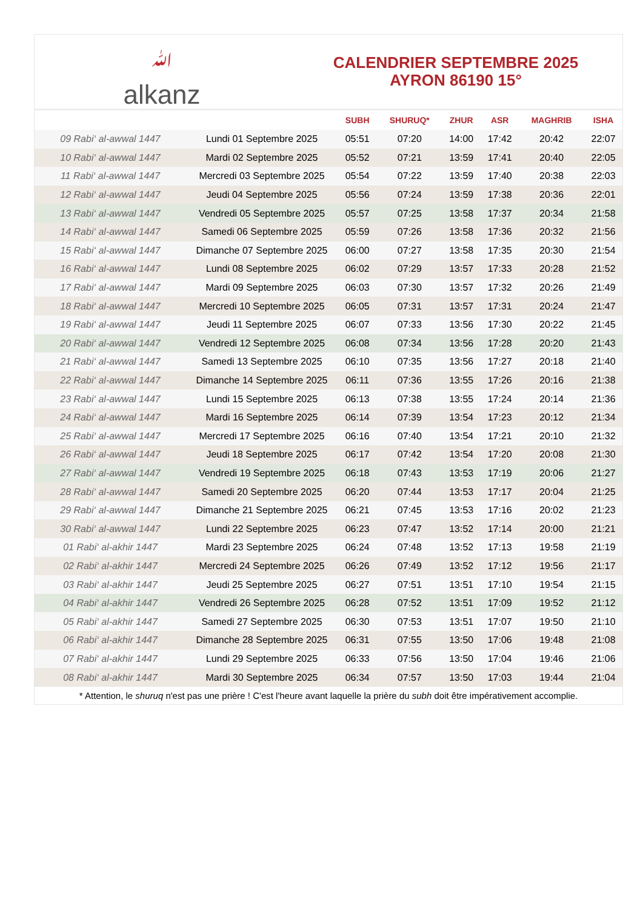ﷲ
alkanz
CALENDRIER SEPTEMBRE 2025
AYRON 86190 15°
| | | SUBH | SHURUQ* | ZHUR | ASR | MAGHRIB | ISHA |
| --- | --- | --- | --- | --- | --- | --- | --- |
| 09 Rabi‘ al-awwal 1447 | Lundi 01 Septembre 2025 | 05:51 | 07:20 | 14:00 | 17:42 | 20:42 | 22:07 |
| 10 Rabi‘ al-awwal 1447 | Mardi 02 Septembre 2025 | 05:52 | 07:21 | 13:59 | 17:41 | 20:40 | 22:05 |
| 11 Rabi‘ al-awwal 1447 | Mercredi 03 Septembre 2025 | 05:54 | 07:22 | 13:59 | 17:40 | 20:38 | 22:03 |
| 12 Rabi‘ al-awwal 1447 | Jeudi 04 Septembre 2025 | 05:56 | 07:24 | 13:59 | 17:38 | 20:36 | 22:01 |
| 13 Rabi‘ al-awwal 1447 | Vendredi 05 Septembre 2025 | 05:57 | 07:25 | 13:58 | 17:37 | 20:34 | 21:58 |
| 14 Rabi‘ al-awwal 1447 | Samedi 06 Septembre 2025 | 05:59 | 07:26 | 13:58 | 17:36 | 20:32 | 21:56 |
| 15 Rabi‘ al-awwal 1447 | Dimanche 07 Septembre 2025 | 06:00 | 07:27 | 13:58 | 17:35 | 20:30 | 21:54 |
| 16 Rabi‘ al-awwal 1447 | Lundi 08 Septembre 2025 | 06:02 | 07:29 | 13:57 | 17:33 | 20:28 | 21:52 |
| 17 Rabi‘ al-awwal 1447 | Mardi 09 Septembre 2025 | 06:03 | 07:30 | 13:57 | 17:32 | 20:26 | 21:49 |
| 18 Rabi‘ al-awwal 1447 | Mercredi 10 Septembre 2025 | 06:05 | 07:31 | 13:57 | 17:31 | 20:24 | 21:47 |
| 19 Rabi‘ al-awwal 1447 | Jeudi 11 Septembre 2025 | 06:07 | 07:33 | 13:56 | 17:30 | 20:22 | 21:45 |
| 20 Rabi‘ al-awwal 1447 | Vendredi 12 Septembre 2025 | 06:08 | 07:34 | 13:56 | 17:28 | 20:20 | 21:43 |
| 21 Rabi‘ al-awwal 1447 | Samedi 13 Septembre 2025 | 06:10 | 07:35 | 13:56 | 17:27 | 20:18 | 21:40 |
| 22 Rabi‘ al-awwal 1447 | Dimanche 14 Septembre 2025 | 06:11 | 07:36 | 13:55 | 17:26 | 20:16 | 21:38 |
| 23 Rabi‘ al-awwal 1447 | Lundi 15 Septembre 2025 | 06:13 | 07:38 | 13:55 | 17:24 | 20:14 | 21:36 |
| 24 Rabi‘ al-awwal 1447 | Mardi 16 Septembre 2025 | 06:14 | 07:39 | 13:54 | 17:23 | 20:12 | 21:34 |
| 25 Rabi‘ al-awwal 1447 | Mercredi 17 Septembre 2025 | 06:16 | 07:40 | 13:54 | 17:21 | 20:10 | 21:32 |
| 26 Rabi‘ al-awwal 1447 | Jeudi 18 Septembre 2025 | 06:17 | 07:42 | 13:54 | 17:20 | 20:08 | 21:30 |
| 27 Rabi‘ al-awwal 1447 | Vendredi 19 Septembre 2025 | 06:18 | 07:43 | 13:53 | 17:19 | 20:06 | 21:27 |
| 28 Rabi‘ al-awwal 1447 | Samedi 20 Septembre 2025 | 06:20 | 07:44 | 13:53 | 17:17 | 20:04 | 21:25 |
| 29 Rabi‘ al-awwal 1447 | Dimanche 21 Septembre 2025 | 06:21 | 07:45 | 13:53 | 17:16 | 20:02 | 21:23 |
| 30 Rabi‘ al-awwal 1447 | Lundi 22 Septembre 2025 | 06:23 | 07:47 | 13:52 | 17:14 | 20:00 | 21:21 |
| 01 Rabi‘ al-akhir 1447 | Mardi 23 Septembre 2025 | 06:24 | 07:48 | 13:52 | 17:13 | 19:58 | 21:19 |
| 02 Rabi‘ al-akhir 1447 | Mercredi 24 Septembre 2025 | 06:26 | 07:49 | 13:52 | 17:12 | 19:56 | 21:17 |
| 03 Rabi‘ al-akhir 1447 | Jeudi 25 Septembre 2025 | 06:27 | 07:51 | 13:51 | 17:10 | 19:54 | 21:15 |
| 04 Rabi‘ al-akhir 1447 | Vendredi 26 Septembre 2025 | 06:28 | 07:52 | 13:51 | 17:09 | 19:52 | 21:12 |
| 05 Rabi‘ al-akhir 1447 | Samedi 27 Septembre 2025 | 06:30 | 07:53 | 13:51 | 17:07 | 19:50 | 21:10 |
| 06 Rabi‘ al-akhir 1447 | Dimanche 28 Septembre 2025 | 06:31 | 07:55 | 13:50 | 17:06 | 19:48 | 21:08 |
| 07 Rabi‘ al-akhir 1447 | Lundi 29 Septembre 2025 | 06:33 | 07:56 | 13:50 | 17:04 | 19:46 | 21:06 |
| 08 Rabi‘ al-akhir 1447 | Mardi 30 Septembre 2025 | 06:34 | 07:57 | 13:50 | 17:03 | 19:44 | 21:04 |
* Attention, le shuruq n'est pas une prière ! C'est l'heure avant laquelle la prière du subh doit être impérativement accomplie.